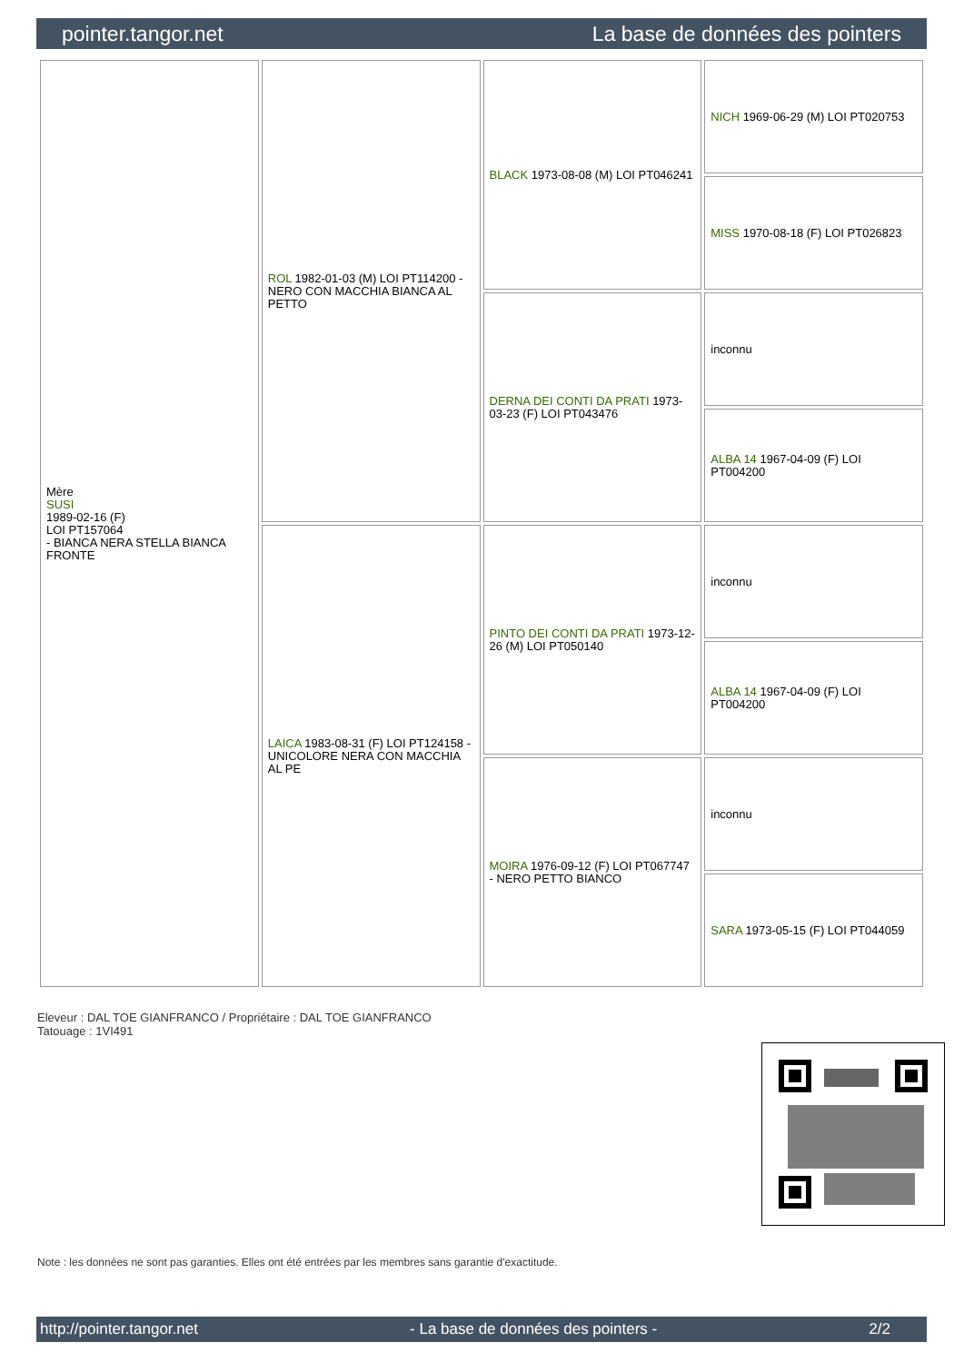pointer.tangor.net La base de données des pointers
| Mère SUSI 1989-02-16 (F) LOI PT157064 - BIANCA NERA STELLA BIANCA FRONTE | ROL 1982-01-03 (M) LOI PT114200 - NERO CON MACCHIA BIANCA AL PETTO | BLACK 1973-08-08 (M) LOI PT046241 | NICH 1969-06-29 (M) LOI PT020753 |
| | | | MISS 1970-08-18 (F) LOI PT026823 |
| | | DERNA DEI CONTI DA PRATI 1973-03-23 (F) LOI PT043476 | inconnu |
| | | | ALBA 14 1967-04-09 (F) LOI PT004200 |
| | LAICA 1983-08-31 (F) LOI PT124158 - UNICOLORE NERA CON MACCHIA AL PE | PINTO DEI CONTI DA PRATI 1973-12-26 (M) LOI PT050140 | inconnu |
| | | | ALBA 14 1967-04-09 (F) LOI PT004200 |
| | | MOIRA 1976-09-12 (F) LOI PT067747 - NERO PETTO BIANCO | inconnu |
| | | | SARA 1973-05-15 (F) LOI PT044059 |
Eleveur : DAL TOE GIANFRANCO / Propriétaire : DAL TOE GIANFRANCO
Tatouage : 1VI491
Note : les données ne sont pas garanties. Elles ont été entrées par les membres sans garantie d'exactitude.
http://pointer.tangor.net - La base de données des pointers - 2/2